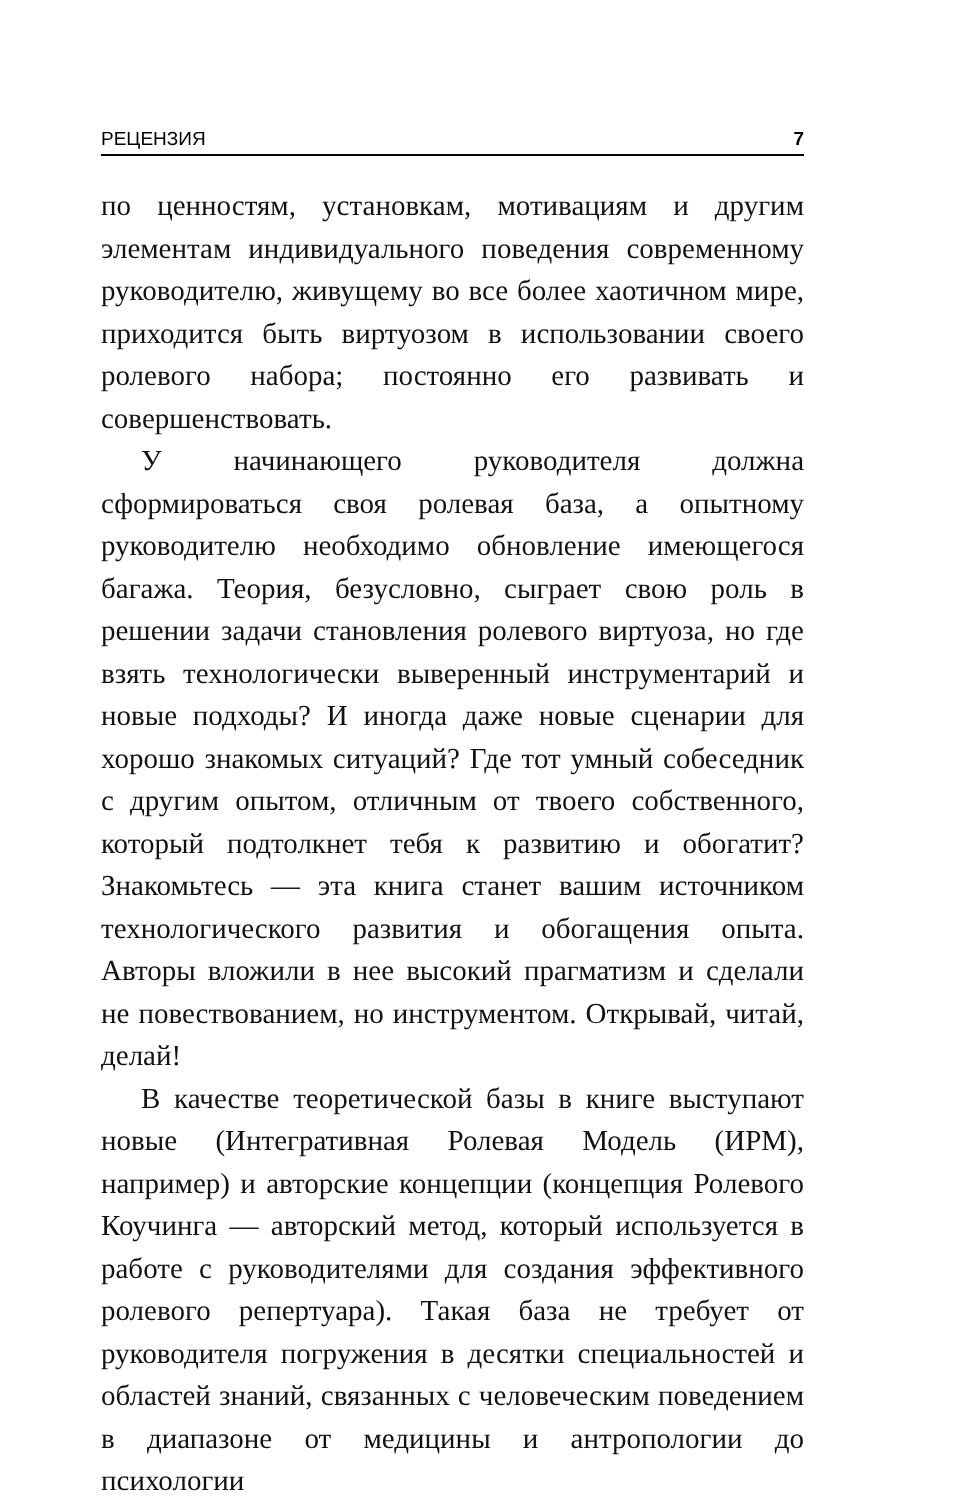РЕЦЕНЗИЯ 7
по ценностям, установкам, мотивациям и другим элементам индивидуального поведения современному руководителю, живущему во все более хаотичном мире, приходится быть виртуозом в использовании своего ролевого набора; постоянно его развивать и совершенствовать.
У начинающего руководителя должна сформироваться своя ролевая база, а опытному руководителю необходимо обновление имеющегося багажа. Теория, безусловно, сыграет свою роль в решении задачи становления ролевого виртуоза, но где взять технологически выверенный инструментарий и новые подходы? И иногда даже новые сценарии для хорошо знакомых ситуаций? Где тот умный собеседник с другим опытом, отличным от твоего собственного, который подтолкнет тебя к развитию и обогатит? Знакомьтесь — эта книга станет вашим источником технологического развития и обогащения опыта. Авторы вложили в нее высокий прагматизм и сделали не повествованием, но инструментом. Открывай, читай, делай!
В качестве теоретической базы в книге выступают новые (Интегративная Ролевая Модель (ИРМ), например) и авторские концепции (концепция Ролевого Коучинга — авторский метод, который используется в работе с руководителями для создания эффективного ролевого репертуара). Такая база не требует от руководителя погружения в десятки специальностей и областей знаний, связанных с человеческим поведением в диапазоне от медицины и антропологии до психологии